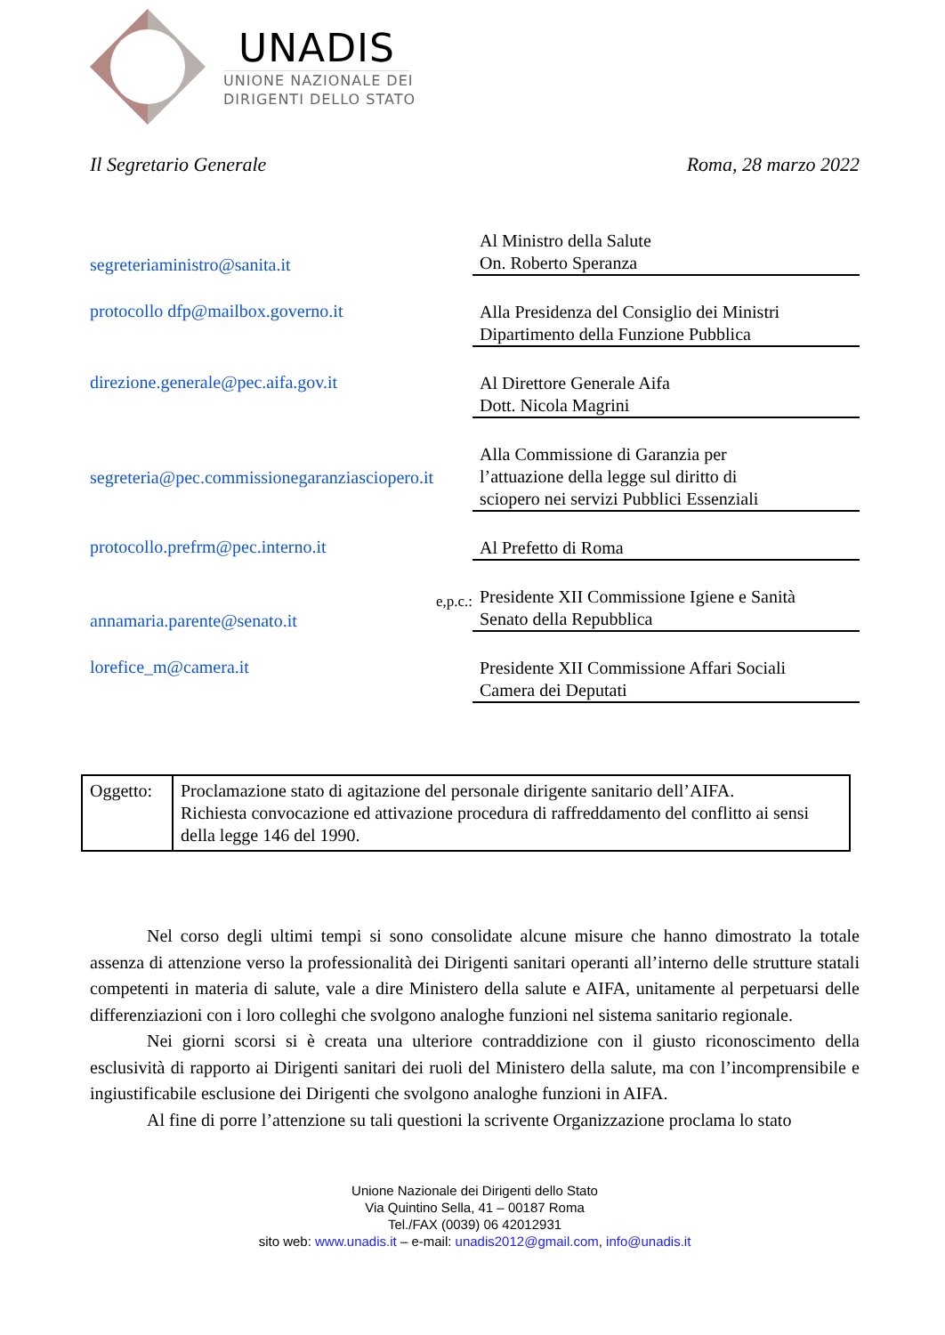UNADIS
UNIONE NAZIONALE DEI
DIRIGENTI DELLO STATO
Il Segretario Generale Roma, 28 marzo 2022
| segreteriaministro@sanita.it | Al Ministro della Salute On. Roberto Speranza |
| protocollo dfp@mailbox.governo.it | Alla Presidenza del Consiglio dei Ministri Dipartimento della Funzione Pubblica |
| direzione.generale@pec.aifa.gov.it | Al Direttore Generale Aifa Dott. Nicola Magrini |
| segreteria@pec.commissionegaranziasciopero.it | Alla Commissione di Garanzia per l’attuazione della legge sul diritto di sciopero nei servizi Pubblici Essenziali |
| protocollo.prefrm@pec.interno.it | Al Prefetto di Roma |
| e,p.c.: annamaria.parente@senato.it | Presidente XII Commissione Igiene e Sanità Senato della Repubblica |
| lorefice_m@camera.it | Presidente XII Commissione Affari Sociali Camera dei Deputati |
| Oggetto: | Proclamazione stato di agitazione del personale dirigente sanitario dell’AIFA. Richiesta convocazione ed attivazione procedura di raffreddamento del conflitto ai sensi della legge 146 del 1990. |
Nel corso degli ultimi tempi si sono consolidate alcune misure che hanno dimostrato la totale assenza di attenzione verso la professionalità dei Dirigenti sanitari operanti all’interno delle strutture statali competenti in materia di salute, vale a dire Ministero della salute e AIFA, unitamente al perpetuarsi delle differenziazioni con i loro colleghi che svolgono analoghe funzioni nel sistema sanitario regionale.
Nei giorni scorsi si è creata una ulteriore contraddizione con il giusto riconoscimento della esclusività di rapporto ai Dirigenti sanitari dei ruoli del Ministero della salute, ma con l’incomprensibile e ingiustificabile esclusione dei Dirigenti che svolgono analoghe funzioni in AIFA.
Al fine di porre l’attenzione su tali questioni la scrivente Organizzazione proclama lo stato
Unione Nazionale dei Dirigenti dello Stato
Via Quintino Sella, 41 – 00187 Roma
Tel./FAX (0039) 06 42012931
sito web: www.unadis.it – e-mail: unadis2012@gmail.com, info@unadis.it